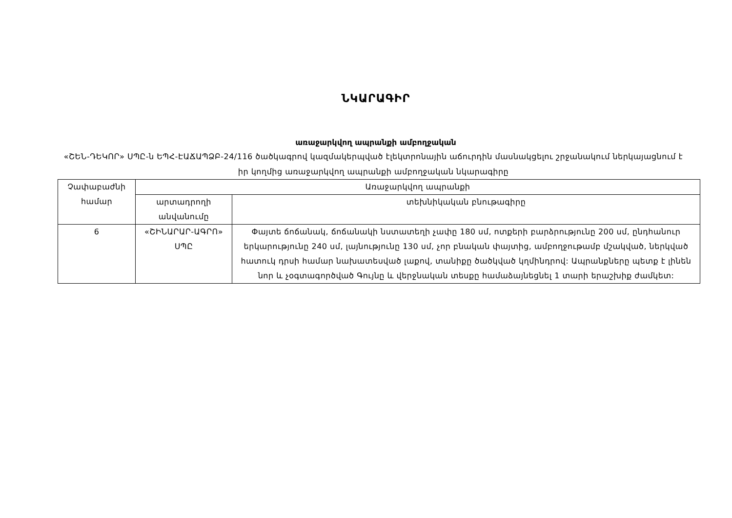ՆԿԱՐԱԳԻՐ
առաջարկվող ապրանքի ամբողջական
«ՇԵՆ-ԴԵԿՈՐ» ՍՊԸ-ն ԵՊՀ-ԷԱՃԱՊՁԲ-24/116 ծածկագրով կազմակերպված էլեկտրոնային աճուրդին մասնակցելու շրջանակում ներկայացնում է իր կողմից առաջարկվող ապրանքի ամբողջական նկարագիրը
| Չափաբաժնի համար | Առաջարկվող ապրանքի | |
| --- | --- | --- |
| | արտադրողի անվանումը | տեխնիկական բնութագիրը |
| 6 | «ՇԻՆԱՐԱՐ-ԱԳՐՈ» ՍՊԸ | Փայտե ճոճանակ, ճոճանակի նստատեղի չափը 180 սմ, ոտքերի բարձրությունը 200 սմ, ընդհանուր երկարությունը 240 սմ, լայնությունը 130 սմ, չոր բնական փայտից, ամբողջութամբ մշակված, ներկված հատուկ դրսի համար նախատեսված լաքով, տանիքը ծածկված կղմինդրով: Ապրանքները պետք է լինեն նոր և չօգտագործված Գույնը և վերջնական տեսքը համաձայնեցնել 1 տարի երաշխիք ժամկետ: |